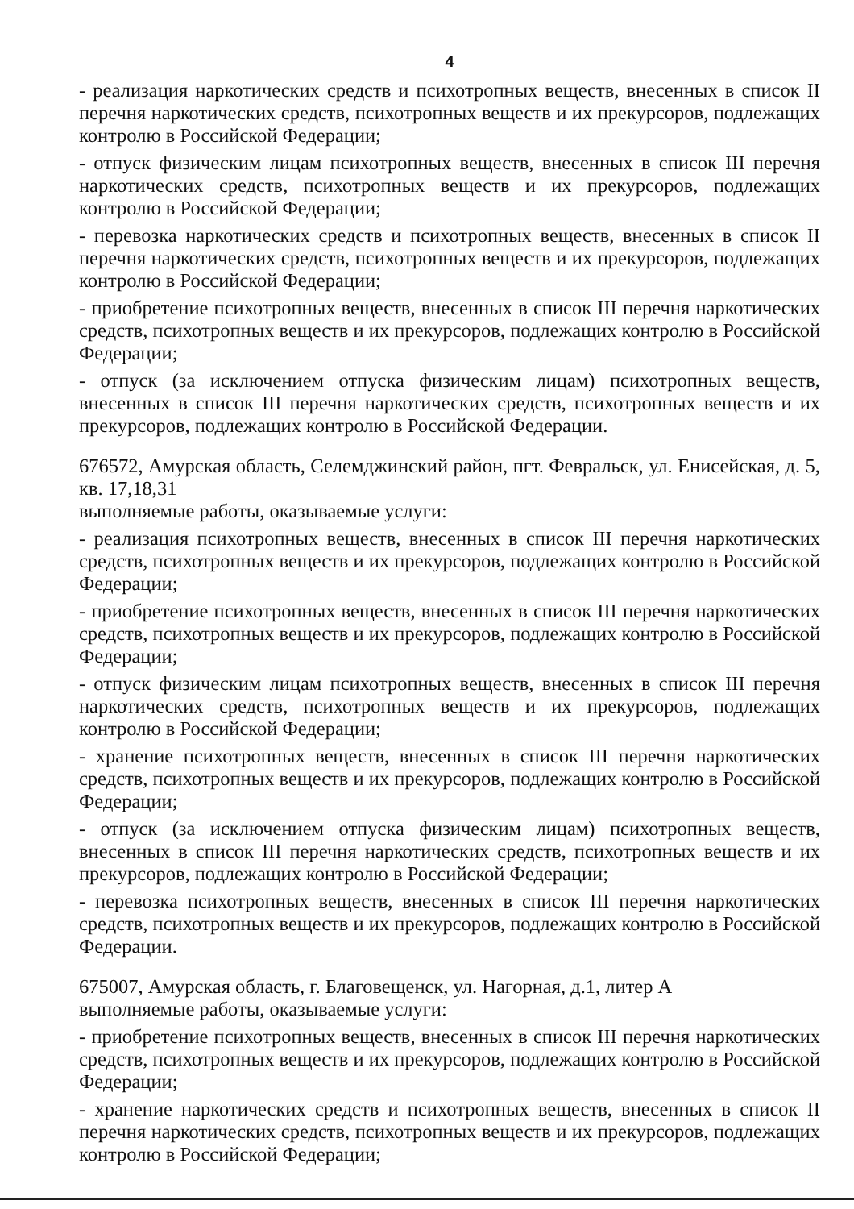4
- реализация наркотических средств и психотропных веществ, внесенных в список II перечня наркотических средств, психотропных веществ и их прекурсоров, подлежащих контролю в Российской Федерации;
- отпуск физическим лицам психотропных веществ, внесенных в список III перечня наркотических средств, психотропных веществ и их прекурсоров, подлежащих контролю в Российской Федерации;
- перевозка наркотических средств и психотропных веществ, внесенных в список II перечня наркотических средств, психотропных веществ и их прекурсоров, подлежащих контролю в Российской Федерации;
- приобретение психотропных веществ, внесенных в список III перечня наркотических средств, психотропных веществ и их прекурсоров, подлежащих контролю в Российской Федерации;
- отпуск (за исключением отпуска физическим лицам) психотропных веществ, внесенных в список III перечня наркотических средств, психотропных веществ и их прекурсоров, подлежащих контролю в Российской Федерации.
676572, Амурская область, Селемджинский район, пгт. Февральск, ул. Енисейская, д. 5, кв. 17,18,31
выполняемые работы, оказываемые услуги:
- реализация психотропных веществ, внесенных в список III перечня наркотических средств, психотропных веществ и их прекурсоров, подлежащих контролю в Российской Федерации;
- приобретение психотропных веществ, внесенных в список III перечня наркотических средств, психотропных веществ и их прекурсоров, подлежащих контролю в Российской Федерации;
- отпуск физическим лицам психотропных веществ, внесенных в список III перечня наркотических средств, психотропных веществ и их прекурсоров, подлежащих контролю в Российской Федерации;
- хранение психотропных веществ, внесенных в список III перечня наркотических средств, психотропных веществ и их прекурсоров, подлежащих контролю в Российской Федерации;
- отпуск (за исключением отпуска физическим лицам) психотропных веществ, внесенных в список III перечня наркотических средств, психотропных веществ и их прекурсоров, подлежащих контролю в Российской Федерации;
- перевозка психотропных веществ, внесенных в список III перечня наркотических средств, психотропных веществ и их прекурсоров, подлежащих контролю в Российской Федерации.
675007, Амурская область, г. Благовещенск, ул. Нагорная, д.1, литер А
выполняемые работы, оказываемые услуги:
- приобретение психотропных веществ, внесенных в список III перечня наркотических средств, психотропных веществ и их прекурсоров, подлежащих контролю в Российской Федерации;
- хранение наркотических средств и психотропных веществ, внесенных в список II перечня наркотических средств, психотропных веществ и их прекурсоров, подлежащих контролю в Российской Федерации;